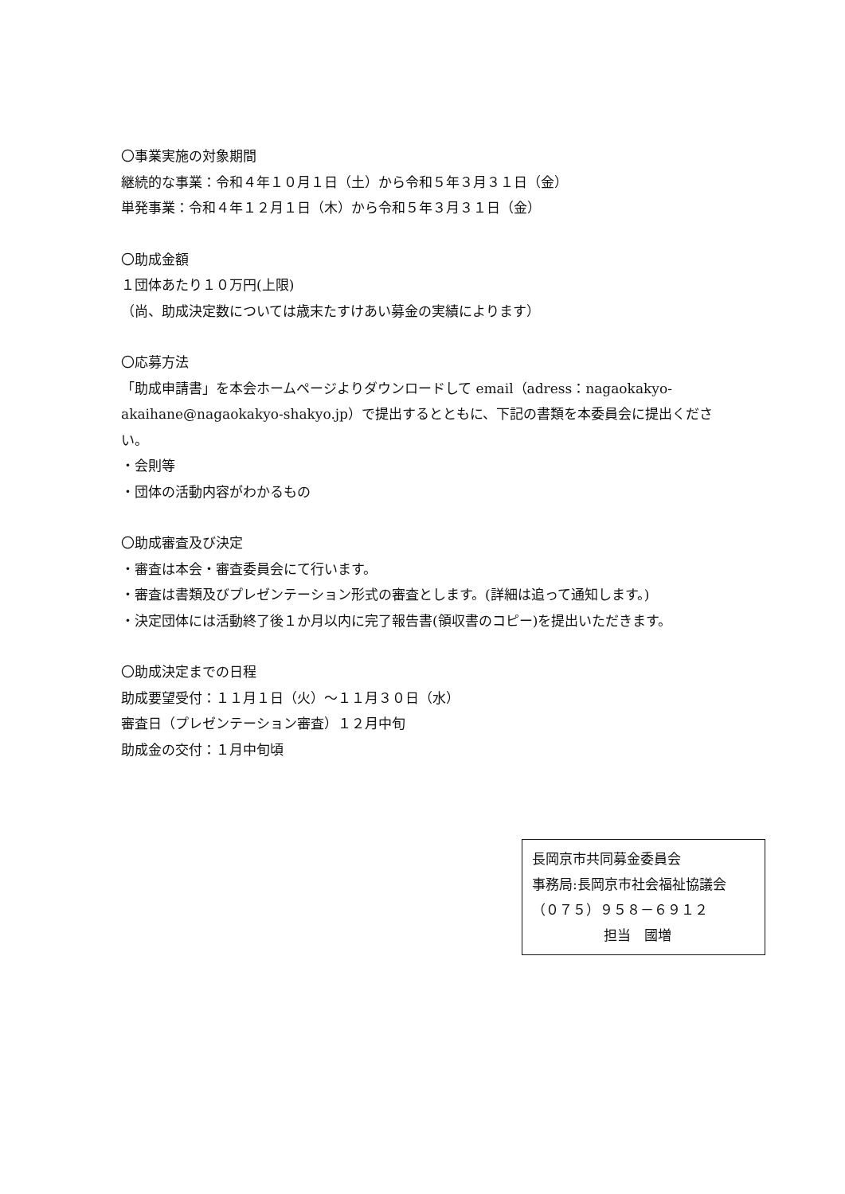〇事業実施の対象期間
継続的な事業：令和４年１０月１日（土）から令和５年３月３１日（金）
単発事業：令和４年１２月１日（木）から令和５年３月３１日（金）
〇助成金額
１団体あたり１０万円(上限)
（尚、助成決定数については歳末たすけあい募金の実績によります）
〇応募方法
「助成申請書」を本会ホームページよりダウンロードして email（adress：nagaokakyo-akaihane@nagaokakyo-shakyo.jp）で提出するとともに、下記の書類を本委員会に提出ください。
・会則等
・団体の活動内容がわかるもの
〇助成審査及び決定
・審査は本会・審査委員会にて行います。
・審査は書類及びプレゼンテーション形式の審査とします。(詳細は追って通知します。)
・決定団体には活動終了後１か月以内に完了報告書(領収書のコピー)を提出いただきます。
〇助成決定までの日程
助成要望受付：１１月１日（火）～１１月３０日（水）
審査日（プレゼンテーション審査）１２月中旬
助成金の交付：１月中旬頃
長岡京市共同募金委員会
事務局:長岡京市社会福祉協議会
（０７５）９５８－６９１２
担当　國増